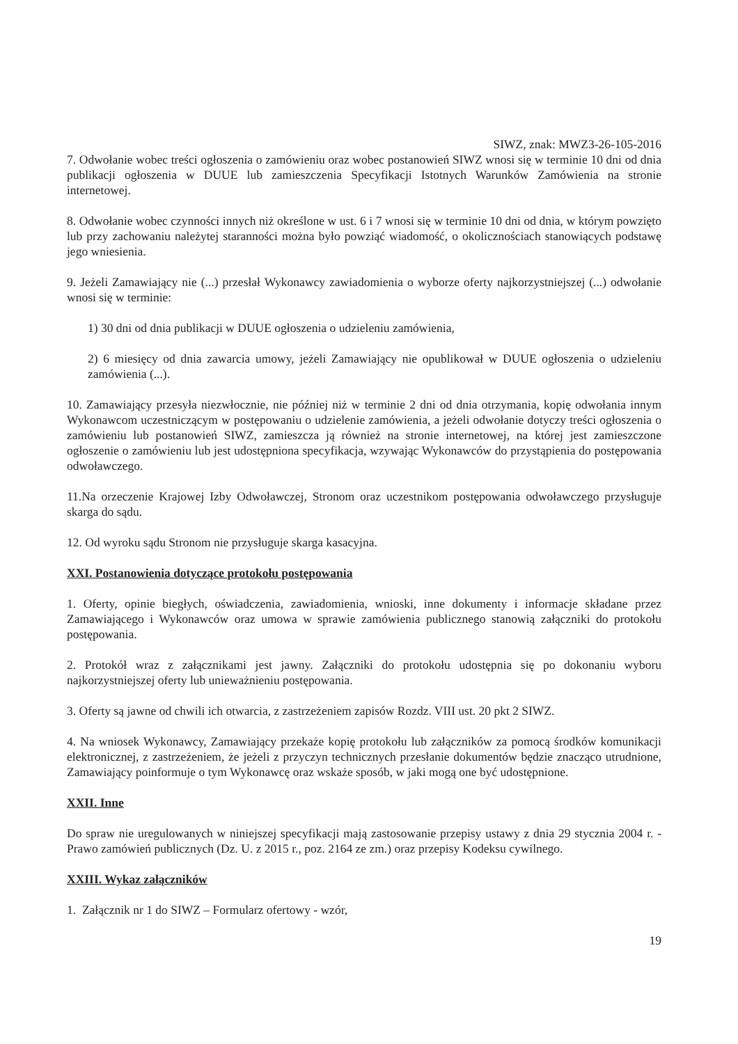SIWZ, znak: MWZ3-26-105-2016
7. Odwołanie wobec treści ogłoszenia o zamówieniu oraz wobec postanowień SIWZ wnosi się w terminie 10 dni od dnia publikacji ogłoszenia w DUUE lub zamieszczenia Specyfikacji Istotnych Warunków Zamówienia na stronie internetowej.
8. Odwołanie wobec czynności innych niż określone w ust. 6 i 7 wnosi się w terminie 10 dni od dnia, w którym powzięto lub przy zachowaniu należytej staranności można było powziąć wiadomość, o okolicznościach stanowiących podstawę jego wniesienia.
9. Jeżeli Zamawiający nie (...) przesłał Wykonawcy zawiadomienia o wyborze oferty najkorzystniejszej (...) odwołanie wnosi się w terminie:
1) 30 dni od dnia publikacji w DUUE ogłoszenia o udzieleniu zamówienia,
2) 6 miesięcy od dnia zawarcia umowy, jeżeli Zamawiający nie opublikował w DUUE ogłoszenia o udzieleniu zamówienia (...).
10. Zamawiający przesyła niezwłocznie, nie później niż w terminie 2 dni od dnia otrzymania, kopię odwołania innym Wykonawcom uczestniczącym w postępowaniu o udzielenie zamówienia, a jeżeli odwołanie dotyczy treści ogłoszenia o zamówieniu lub postanowień SIWZ, zamieszcza ją również na stronie internetowej, na której jest zamieszczone ogłoszenie o zamówieniu lub jest udostępniona specyfikacja, wzywając Wykonawców do przystąpienia do postępowania odwoławczego.
11.Na orzeczenie Krajowej Izby Odwoławczej, Stronom oraz uczestnikom postępowania odwoławczego przysługuje skarga do sądu.
12. Od wyroku sądu Stronom nie przysługuje skarga kasacyjna.
XXI. Postanowienia dotyczące protokołu postępowania
1. Oferty, opinie biegłych, oświadczenia, zawiadomienia, wnioski, inne dokumenty i informacje składane przez Zamawiającego i Wykonawców oraz umowa w sprawie zamówienia publicznego stanowią załączniki do protokołu postępowania.
2. Protokół wraz z załącznikami jest jawny. Załączniki do protokołu udostępnia się po dokonaniu wyboru najkorzystniejszej oferty lub unieważnieniu postępowania.
3. Oferty są jawne od chwili ich otwarcia, z zastrzeżeniem zapisów Rozdz. VIII ust. 20 pkt 2 SIWZ.
4. Na wniosek Wykonawcy, Zamawiający przekaże kopię protokołu lub załączników za pomocą środków komunikacji elektronicznej, z zastrzeżeniem, że jeżeli z przyczyn technicznych przesłanie dokumentów będzie znacząco utrudnione, Zamawiający poinformuje o tym Wykonawcę oraz wskaże sposób, w jaki mogą one być udostępnione.
XXII. Inne
Do spraw nie uregulowanych w niniejszej specyfikacji mają zastosowanie przepisy ustawy z dnia 29 stycznia 2004 r. - Prawo zamówień publicznych (Dz. U. z 2015 r., poz. 2164 ze zm.) oraz przepisy Kodeksu cywilnego.
XXIII. Wykaz załączników
1. Załącznik nr 1 do SIWZ – Formularz ofertowy - wzór,
19